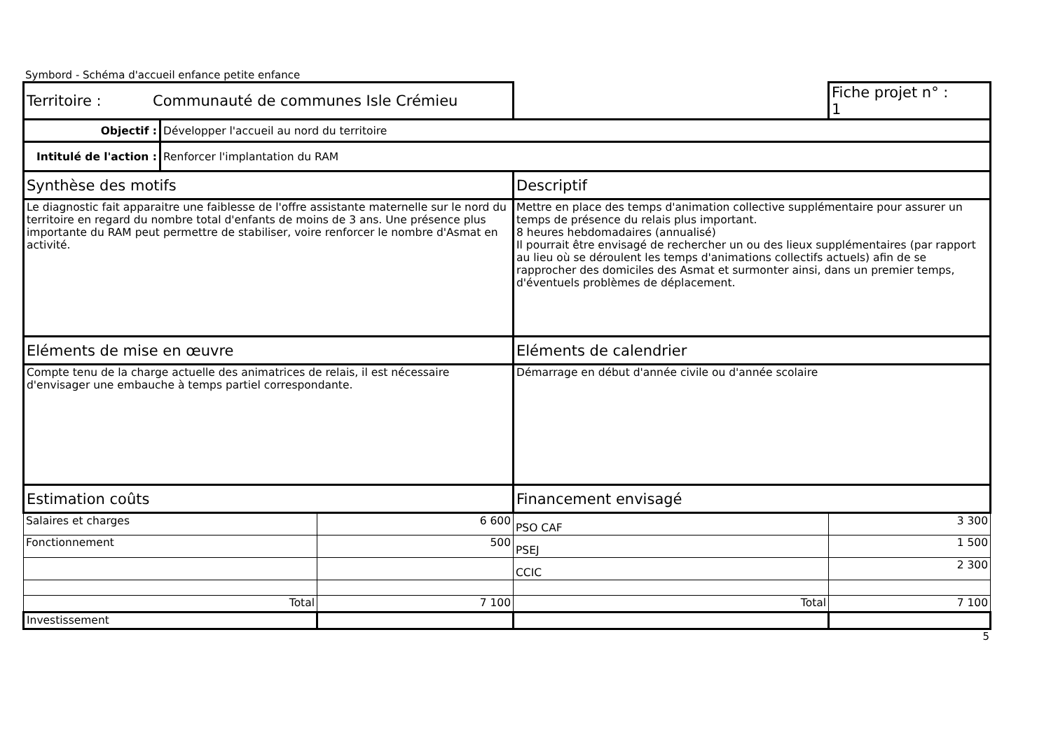Symbord - Schéma d'accueil enfance petite enfance
| Territoire : Communauté de communes Isle Crémieu | | | | Fiche projet n° : 1 |
| Objectif : | Développer l'accueil au nord du territoire | | | |
| Intitulé de l'action : | Renforcer l'implantation du RAM | | | |
| Synthèse des motifs | | | Descriptif | |
| Le diagnostic fait apparaitre une faiblesse de l'offre assistante maternelle sur le nord du territoire en regard du nombre total d'enfants de moins de 3 ans. Une présence plus importante du RAM peut permettre de stabiliser, voire renforcer le nombre d'Asmat en activité. | | | Mettre en place des temps d'animation collective supplémentaire pour assurer un temps de présence du relais plus important. 8 heures hebdomadaires (annualisé) Il pourrait être envisagé de rechercher un ou des lieux supplémentaires (par rapport au lieu où se déroulent les temps d'animations collectifs actuels) afin de se rapprocher des domiciles des Asmat et surmonter ainsi, dans un premier temps, d'éventuels problèmes de déplacement. | |
| Eléments de mise en œuvre | | | Eléments de calendrier | |
| Compte tenu de la charge actuelle des animatrices de relais, il est nécessaire d'envisager une embauche à temps partiel correspondante. | | | Démarrage en début d'année civile ou d'année scolaire | |
| Estimation coûts | | | Financement envisagé | |
| Salaires et charges | | 6 600 | PSO CAF | 3 300 |
| Fonctionnement | | 500 | PSEJ | 1 500 |
| | | | CCIC | 2 300 |
| Total | | 7 100 | Total | 7 100 |
| Investissement | | | | |
5